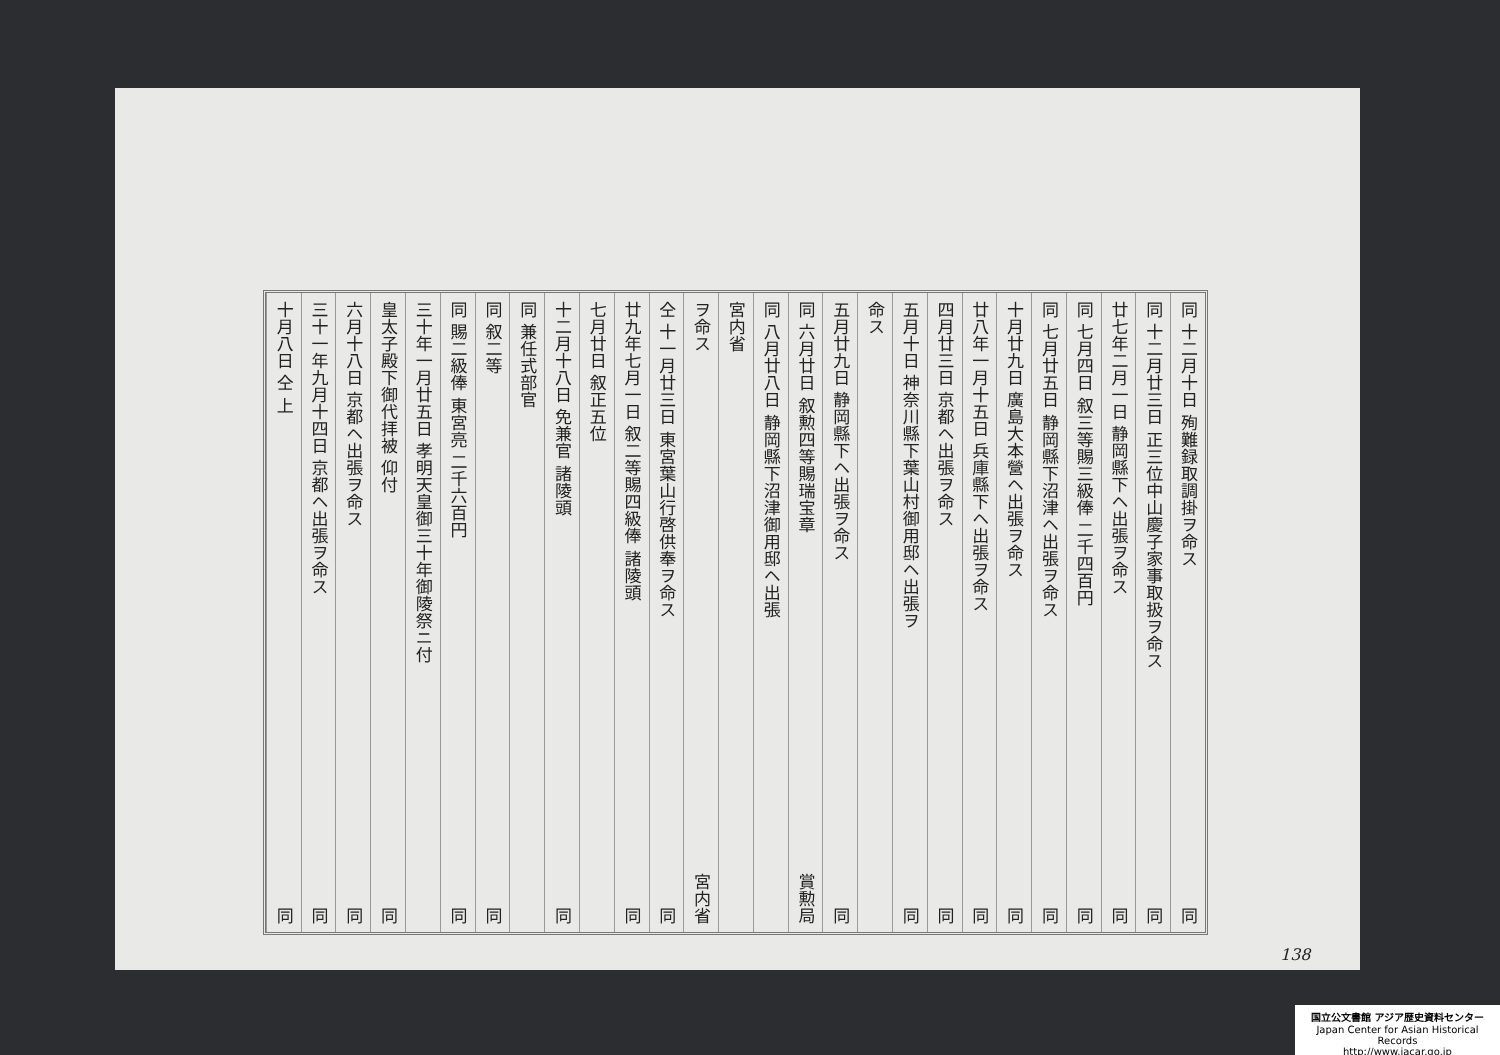同 十二月十日 殉難録取調掛ヲ命ス 同
同 十二月廿三日 正三位中山慶子家事取扱ヲ命ス 同
廿七年二月一日 静岡縣下ヘ出張ヲ命ス 同
同 七月四日 叙三等賜三級俸 二千四百円 同
同 七月廿五日 静岡縣下沼津ヘ出張ヲ命ス 同
十月廿九日 廣島大本營ヘ出張ヲ命ス 同
廿八年一月十五日 兵庫縣下ヘ出張ヲ命ス 同
四月廿三日 京都ヘ出張ヲ命ス 同
五月十日 神奈川縣下葉山村御用邸ヘ出張ヲ 同
命ス
五月廿九日 静岡縣下ヘ出張ヲ命ス 同
同 六月廿日 叙勲四等賜瑞宝章 賞勲局
同 八月廿八日 静岡縣下沼津御用邸ヘ出張
宮内省
ヲ命ス 宮内省
仝 十一月廿三日 東宮葉山行啓供奉ヲ命ス 同
廿九年七月一日 叙二等賜四級俸 諸陵頭 同
七月廿日 叙正五位
十二月十八日 免兼官 諸陵頭 同
同 兼任式部官
同 叙二等 同
同 賜二級俸 東宮亮 二千六百円 同
三十年一月廿五日 孝明天皇御三十年御陵祭ニ付
皇太子殿下御代拝被 仰付 同
六月十八日 京都ヘ出張ヲ命ス 同
三十一年九月十四日 京都ヘ出張ヲ命ス 同
十月八日 仝 上 同
138
国立公文書館 アジア歴史資料センター
Japan Center for Asian Historical Records
http://www.jacar.go.jp